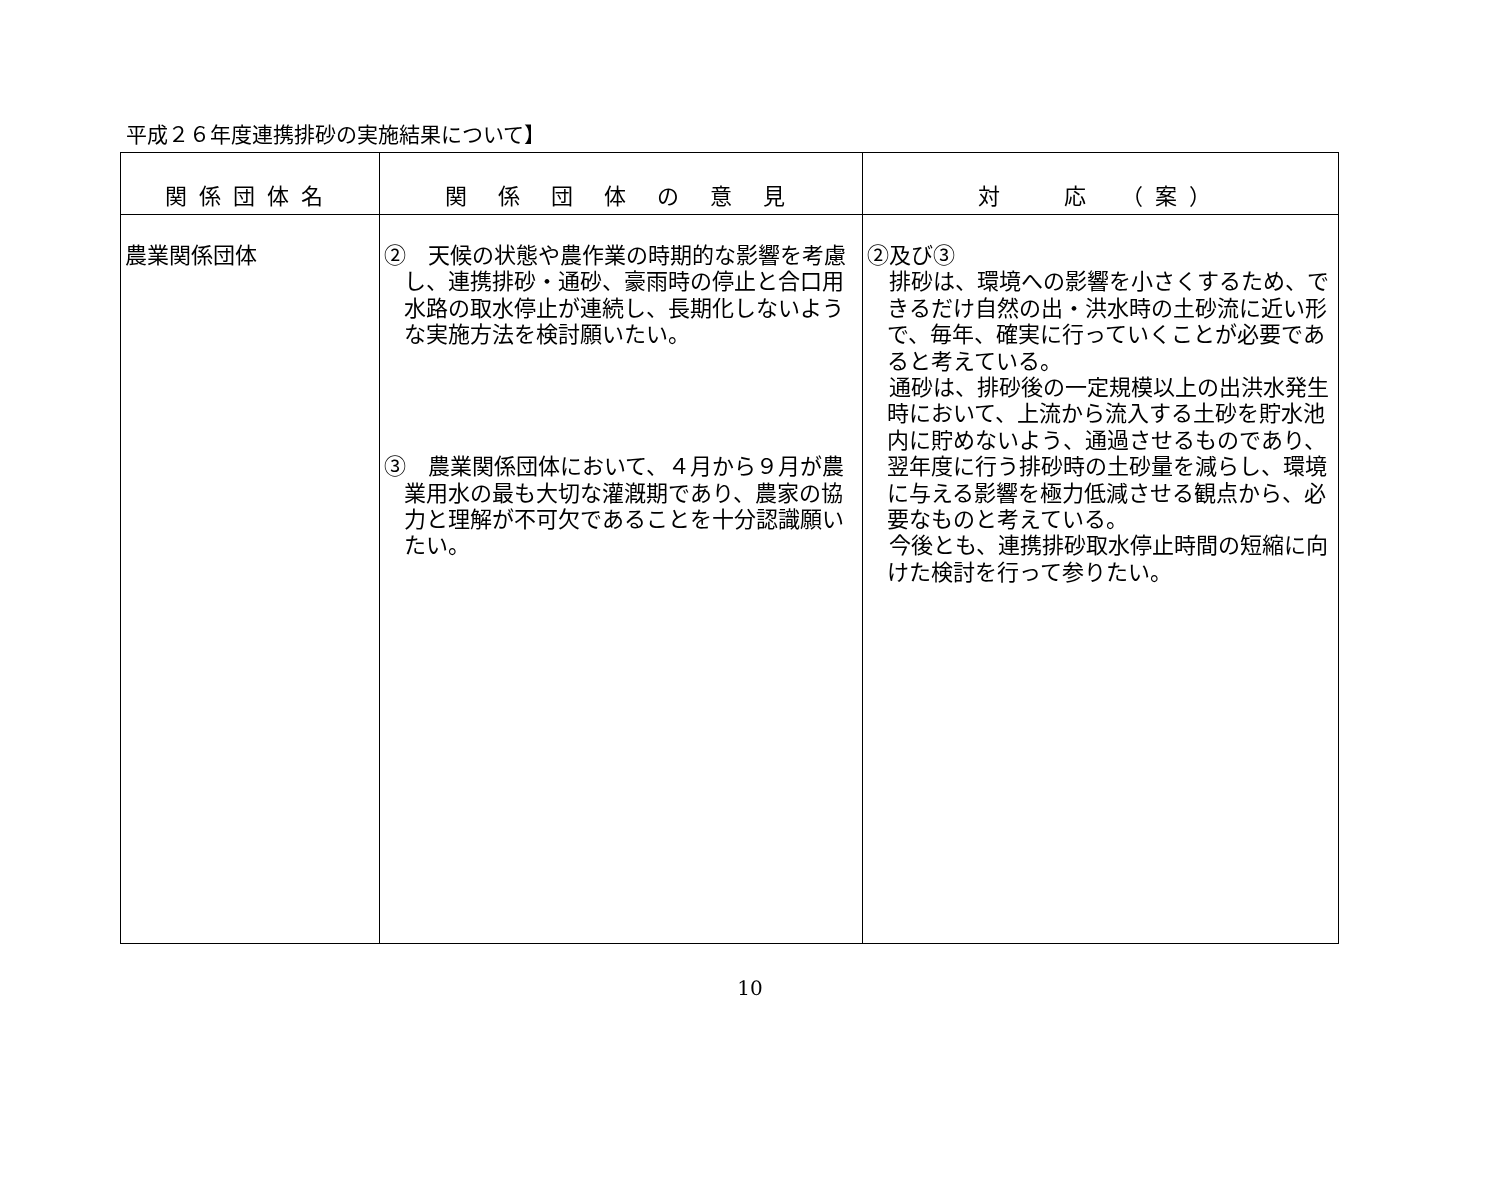平成２６年度連携排砂の実施結果について】
| 関係団体名 | 関 係 団 体 の 意 見 | 対 応 （案） |
| --- | --- | --- |
| 農業関係団体 | ② 天候の状態や農作業の時期的な影響を考慮し、連携排砂・通砂、豪雨時の停止と合口用水路の取水停止が連続し、長期化しないような実施方法を検討願いたい。 ③ 農業関係団体において、４月から９月が農業用水の最も大切な灌漑期であり、農家の協力と理解が不可欠であることを十分認識願いたい。 | ②及び③ 排砂は、環境への影響を小さくするため、できるだけ自然の出・洪水時の土砂流に近い形で、毎年、確実に行っていくことが必要であると考えている。 通砂は、排砂後の一定規模以上の出洪水発生時において、上流から流入する土砂を貯水池内に貯めないよう、通過させるものであり、翌年度に行う排砂時の土砂量を減らし、環境に与える影響を極力低減させる観点から、必要なものと考えている。 今後とも、連携排砂取水停止時間の短縮に向けた検討を行って参りたい。 |
10